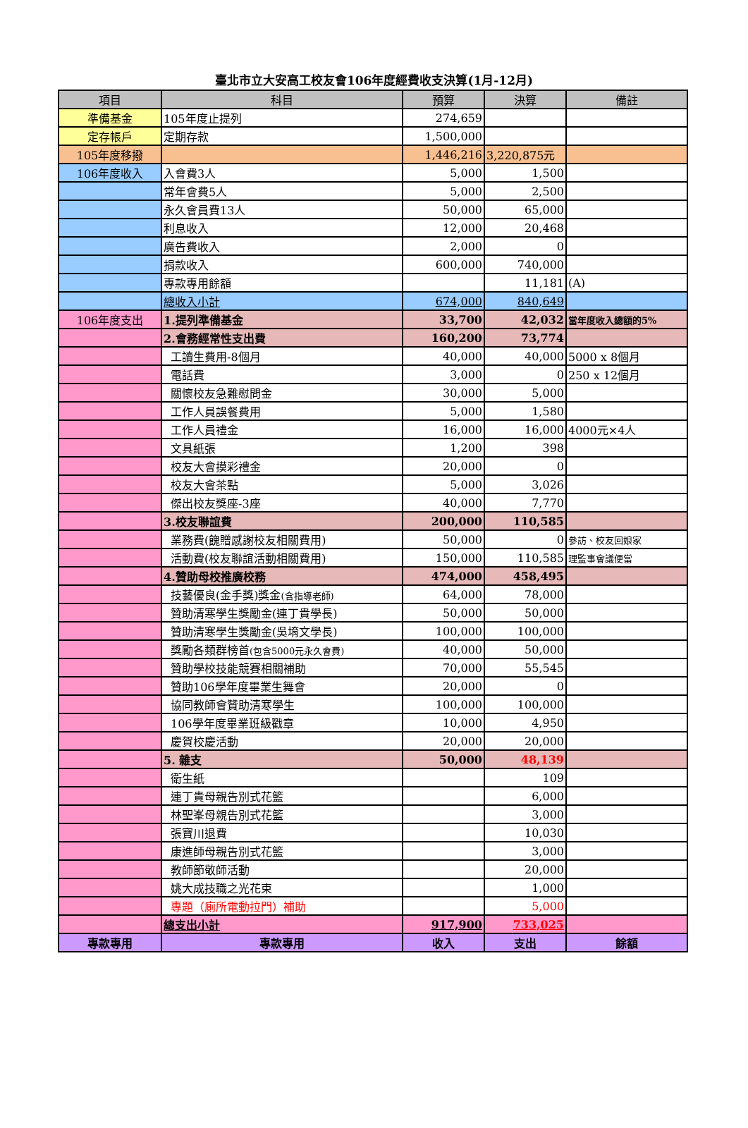臺北市立大安高工校友會106年度經費收支決算(1月-12月)
| 項目 | 科目 | 預算 | 決算 | 備註 |
| --- | --- | --- | --- | --- |
| 準備基金 | 105年度止提列 | 274,659 | | |
| 定存帳戶 | 定期存款 | 1,500,000 | | |
| 105年度移撥 | | 1,446,216 | 3,220,875元 | |
| 106年度收入 | 入會費3人 | 5,000 | 1,500 | |
| | 常年會費5人 | 5,000 | 2,500 | |
| | 永久會員費13人 | 50,000 | 65,000 | |
| | 利息收入 | 12,000 | 20,468 | |
| | 廣告費收入 | 2,000 | 0 | |
| | 捐款收入 | 600,000 | 740,000 | |
| | 專款專用餘額 | | 11,181 | (A) |
| | 總收入小計 | 674,000 | 840,649 | |
| 106年度支出 | 1.提列準備基金 | 33,700 | 42,032 | 當年度收入總額的5% |
| | 2.會務經常性支出費 | 160,200 | 73,774 | |
| | 工讀生費用-8個月 | 40,000 | 40,000 | 5000 x 8個月 |
| | 電話費 | 3,000 | 0 | 250 x 12個月 |
| | 關懷校友急難慰問金 | 30,000 | 5,000 | |
| | 工作人員誤餐費用 | 5,000 | 1,580 | |
| | 工作人員禮金 | 16,000 | 16,000 | 4000元×4人 |
| | 文具紙張 | 1,200 | 398 | |
| | 校友大會摸彩禮金 | 20,000 | 0 | |
| | 校友大會茶點 | 5,000 | 3,026 | |
| | 傑出校友獎座-3座 | 40,000 | 7,770 | |
| | 3.校友聯誼費 | 200,000 | 110,585 | |
| | 業務費(餽贈感謝校友相關費用) | 50,000 | 0 | 參訪、校友回娘家 |
| | 活動費(校友聯誼活動相關費用) | 150,000 | 110,585 | 理監事會議便當 |
| | 4.贊助母校推廣校務 | 474,000 | 458,495 | |
| | 技藝優良(金手獎)獎金 (含指導老師) | 64,000 | 78,000 | |
| | 贊助清寒學生獎勵金(連丁貴學長) | 50,000 | 50,000 | |
| | 贊助清寒學生獎勵金(吳堉文學長) | 100,000 | 100,000 | |
| | 獎勵各類群榜首 (包含5000元永久會費) | 40,000 | 50,000 | |
| | 贊助學校技能競賽相關補助 | 70,000 | 55,545 | |
| | 贊助106學年度畢業生舞會 | 20,000 | 0 | |
| | 協同教師會贊助清寒學生 | 100,000 | 100,000 | |
| | 106學年度畢業班級戳章 | 10,000 | 4,950 | |
| | 慶賀校慶活動 | 20,000 | 20,000 | |
| | 5. 雜支 | 50,000 | 48,139 | |
| | 衛生紙 | | 109 | |
| | 連丁貴母親告別式花籃 | | 6,000 | |
| | 林聖峯母親告別式花籃 | | 3,000 | |
| | 張寶川退費 | | 10,030 | |
| | 康進師母親告別式花籃 | | 3,000 | |
| | 教師節敬師活動 | | 20,000 | |
| | 姚大成技職之光花束 | | 1,000 | |
| | 專題（廁所電動拉門）補助 | | 5,000 | |
| | 總支出小計 | 917,900 | 733,025 | |
| 專款專用 | 專款專用 | 收入 | 支出 | 餘額 |